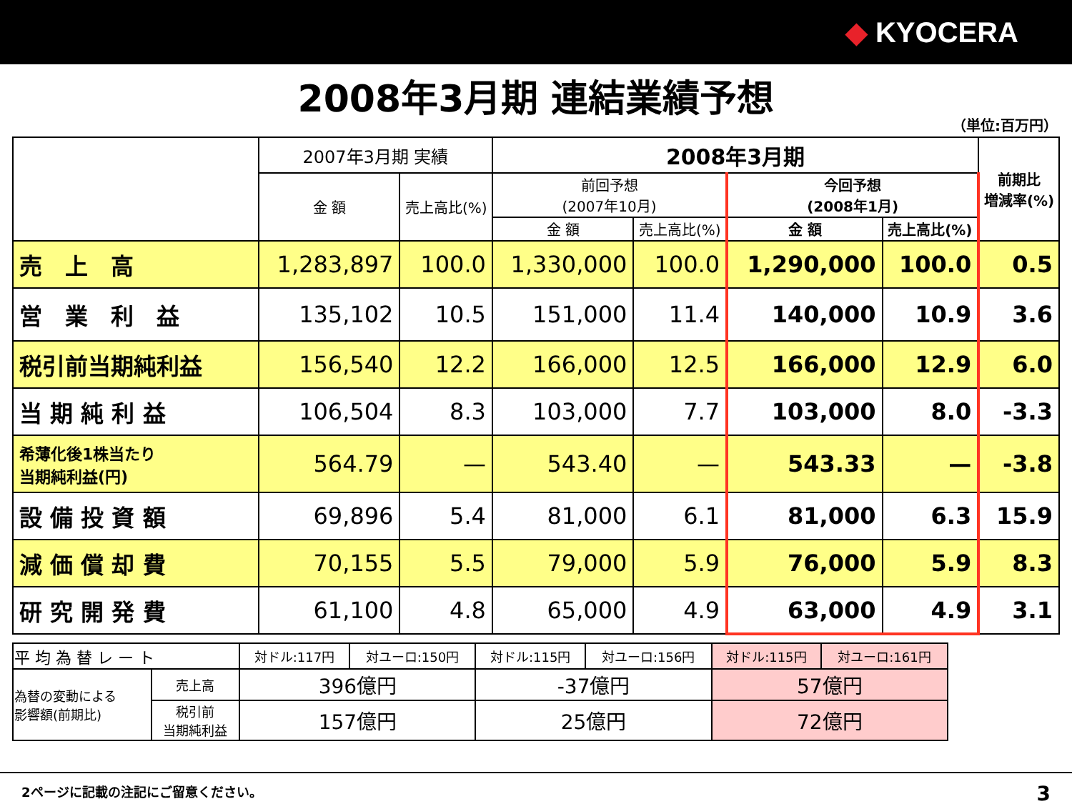◆ KYOCERA
2008年3月期 連結業績予想
（単位:百万円）
| | 2007年3月期 実績 | | 2008年3月期 | | | | 前期比 増減率(%) |
| --- | --- | --- | --- | --- | --- | --- | --- |
| | 金 額 | 売上高比(%) | 前回予想 (2007年10月) | | 今回予想 (2008年1月) | | |
| | | | 金 額 | 売上高比(%) | 金 額 | 売上高比(%) | |
| 売 上 高 | 1,283,897 | 100.0 | 1,330,000 | 100.0 | 1,290,000 | 100.0 | 0.5 |
| 営 業 利 益 | 135,102 | 10.5 | 151,000 | 11.4 | 140,000 | 10.9 | 3.6 |
| 税引前当期純利益 | 156,540 | 12.2 | 166,000 | 12.5 | 166,000 | 12.9 | 6.0 |
| 当 期 純 利 益 | 106,504 | 8.3 | 103,000 | 7.7 | 103,000 | 8.0 | -3.3 |
| 希薄化後1株当たり 当期純利益(円) | 564.79 | — | 543.40 | — | 543.33 | — | -3.8 |
| 設 備 投 資 額 | 69,896 | 5.4 | 81,000 | 6.1 | 81,000 | 6.3 | 15.9 |
| 減 価 償 却 費 | 70,155 | 5.5 | 79,000 | 5.9 | 76,000 | 5.9 | 8.3 |
| 研 究 開 発 費 | 61,100 | 4.8 | 65,000 | 4.9 | 63,000 | 4.9 | 3.1 |
| 平 均 為 替 レ ー ト | | 対ドル:117円 | 対ユーロ:150円 | 対ドル:115円 | 対ユーロ:156円 | 対ドル:115円 | 対ユーロ:161円 |
| 為替の変動による 影響額(前期比) | 売上高 | 396億円 | | -37億円 | | 57億円 | |
| | 税引前 当期純利益 | 157億円 | | 25億円 | | 72億円 | |
2ページに記載の注記にご留意ください。 3